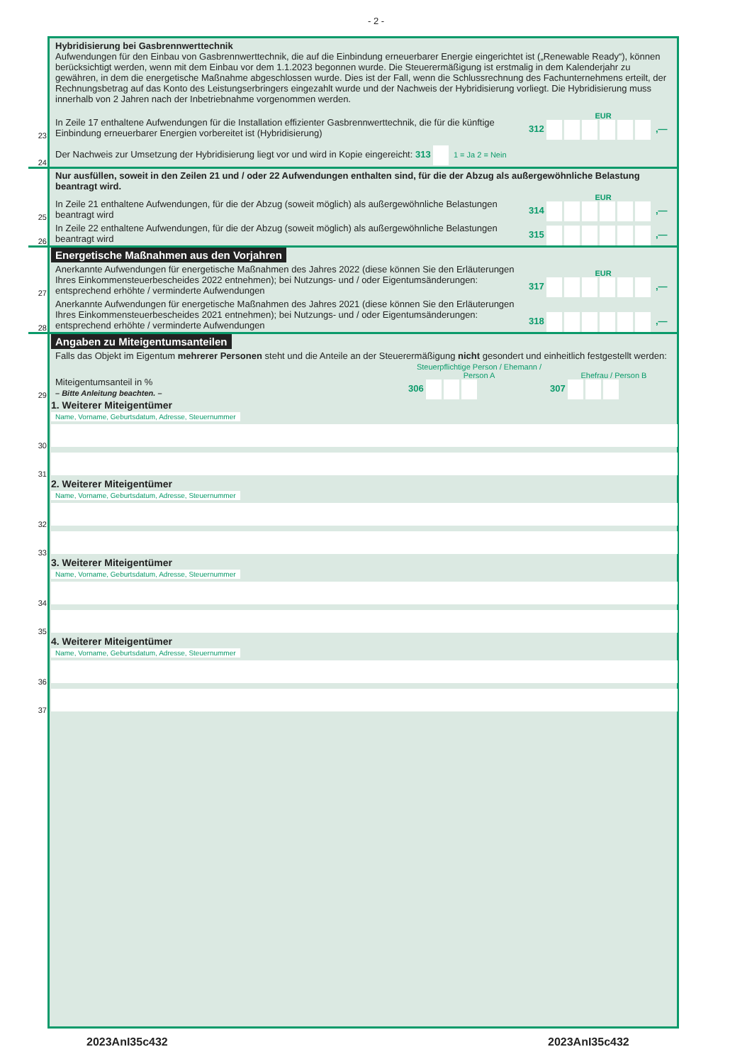- 2 -
Hybridisierung bei Gasbrennwerttechnik
Aufwendungen für den Einbau von Gasbrennwerttechnik, die auf die Einbindung erneuerbarer Energie eingerichtet ist („Renewable Ready“), können berücksichtigt werden, wenn mit dem Einbau vor dem 1.1.2023 begonnen wurde. Die Steuerermäßigung ist erstmalig in dem Kalenderjahr zu gewähren, in dem die energetische Maßnahme abgeschlossen wurde. Dies ist der Fall, wenn die Schlussrechnung des Fachunternehmens erteilt, der Rechnungsbetrag auf das Konto des Leistungserbringers eingezahlt wurde und der Nachweis der Hybridisierung vorliegt. Die Hybridisierung muss innerhalb von 2 Jahren nach der Inbetriebnahme vorgenommen werden.
23
In Zeile 17 enthaltene Aufwendungen für die Installation effizienter Gasbrennwerttechnik, die für die künftige Einbindung erneuerbarer Energien vorbereitet ist (Hybridisierung)
EUR
312 ,—
24
Der Nachweis zur Umsetzung der Hybridisierung liegt vor und wird in Kopie eingereicht: 313 1 = Ja 2 = Nein
Nur ausfüllen, soweit in den Zeilen 21 und / oder 22 Aufwendungen enthalten sind, für die der Abzug als außergewöhnliche Belastung beantragt wird.
25
In Zeile 21 enthaltene Aufwendungen, für die der Abzug (soweit möglich) als außergewöhnliche Belastungen beantragt wird
EUR
314 ,—
26
In Zeile 22 enthaltene Aufwendungen, für die der Abzug (soweit möglich) als außergewöhnliche Belastungen beantragt wird
315 ,—
Energetische Maßnahmen aus den Vorjahren
27
Anerkannte Aufwendungen für energetische Maßnahmen des Jahres 2022 (diese können Sie den Erläuterungen Ihres Einkommensteuerbescheides 2022 entnehmen); bei Nutzungs- und / oder Eigentumsänderungen: entsprechend erhöhte / verminderte Aufwendungen
EUR
317 ,—
28
Anerkannte Aufwendungen für energetische Maßnahmen des Jahres 2021 (diese können Sie den Erläuterungen Ihres Einkommensteuerbescheides 2021 entnehmen); bei Nutzungs- und / oder Eigentumsänderungen: entsprechend erhöhte / verminderte Aufwendungen
318 ,—
Angaben zu Miteigentumsanteilen
Falls das Objekt im Eigentum mehrerer Personen steht und die Anteile an der Steuerermäßigung nicht gesondert und einheitlich festgestellt werden:
29
Miteigentumsanteil in %
– Bitte Anleitung beachten. –
Steuerpflichtige Person / Ehemann / Person A
306
Ehefrau / Person B
307
1. Weiterer Miteigentümer
Name, Vorname, Geburtsdatum, Adresse, Steuernummer
30
31
2. Weiterer Miteigentümer
Name, Vorname, Geburtsdatum, Adresse, Steuernummer
32
33
3. Weiterer Miteigentümer
Name, Vorname, Geburtsdatum, Adresse, Steuernummer
34
35
4. Weiterer Miteigentümer
Name, Vorname, Geburtsdatum, Adresse, Steuernummer
36
37
2023AnI35c432 2023AnI35c432